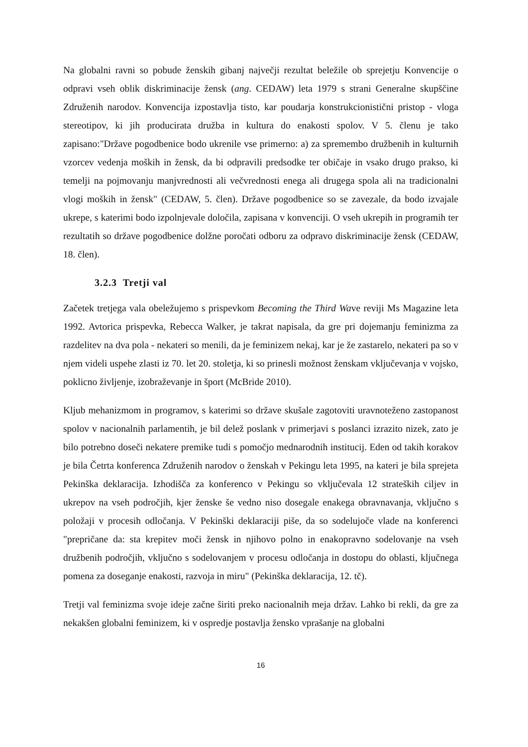Na globalni ravni so pobude ženskih gibanj največji rezultat beležile ob sprejetju Konvencije o odpravi vseh oblik diskriminacije žensk (ang. CEDAW) leta 1979 s strani Generalne skupščine Združenih narodov. Konvencija izpostavlja tisto, kar poudarja konstrukcionistični pristop - vloga stereotipov, ki jih producirata družba in kultura do enakosti spolov. V 5. členu je tako zapisano:"Države pogodbenice bodo ukrenile vse primerno: a) za spremembo družbenih in kulturnih vzorcev vedenja moških in žensk, da bi odpravili predsodke ter običaje in vsako drugo prakso, ki temelji na pojmovanju manjvrednosti ali večvrednosti enega ali drugega spola ali na tradicionalni vlogi moških in žensk" (CEDAW, 5. člen). Države pogodbenice so se zavezale, da bodo izvajale ukrepe, s katerimi bodo izpolnjevale določila, zapisana v konvenciji. O vseh ukrepih in programih ter rezultatih so države pogodbenice dolžne poročati odboru za odpravo diskriminacije žensk (CEDAW, 18. člen).
3.2.3 Tretji val
Začetek tretjega vala obeležujemo s prispevkom Becoming the Third Wave reviji Ms Magazine leta 1992. Avtorica prispevka, Rebecca Walker, je takrat napisala, da gre pri dojemanju feminizma za razdelitev na dva pola - nekateri so menili, da je feminizem nekaj, kar je že zastarelo, nekateri pa so v njem videli uspehe zlasti iz 70. let 20. stoletja, ki so prinesli možnost ženskam vključevanja v vojsko, poklicno življenje, izobraževanje in šport (McBride 2010).
Kljub mehanizmom in programov, s katerimi so države skušale zagotoviti uravnoteženo zastopanost spolov v nacionalnih parlamentih, je bil delež poslank v primerjavi s poslanci izrazito nizek, zato je bilo potrebno doseči nekatere premike tudi s pomočjo mednarodnih institucij. Eden od takih korakov je bila Četrta konferenca Združenih narodov o ženskah v Pekingu leta 1995, na kateri je bila sprejeta Pekinška deklaracija. Izhodišča za konferenco v Pekingu so vključevala 12 strateških ciljev in ukrepov na vseh področjih, kjer ženske še vedno niso dosegale enakega obravnavanja, vključno s položaji v procesih odločanja. V Pekinški deklaraciji piše, da so sodelujoče vlade na konferenci "prepričane da: sta krepitev moči žensk in njihovo polno in enakopravno sodelovanje na vseh družbenih področjih, vključno s sodelovanjem v procesu odločanja in dostopu do oblasti, ključnega pomena za doseganje enakosti, razvoja in miru" (Pekinška deklaracija, 12. tč).
Tretji val feminizma svoje ideje začne širiti preko nacionalnih meja držav. Lahko bi rekli, da gre za nekakšen globalni feminizem, ki v ospredje postavlja žensko vprašanje na globalni
16